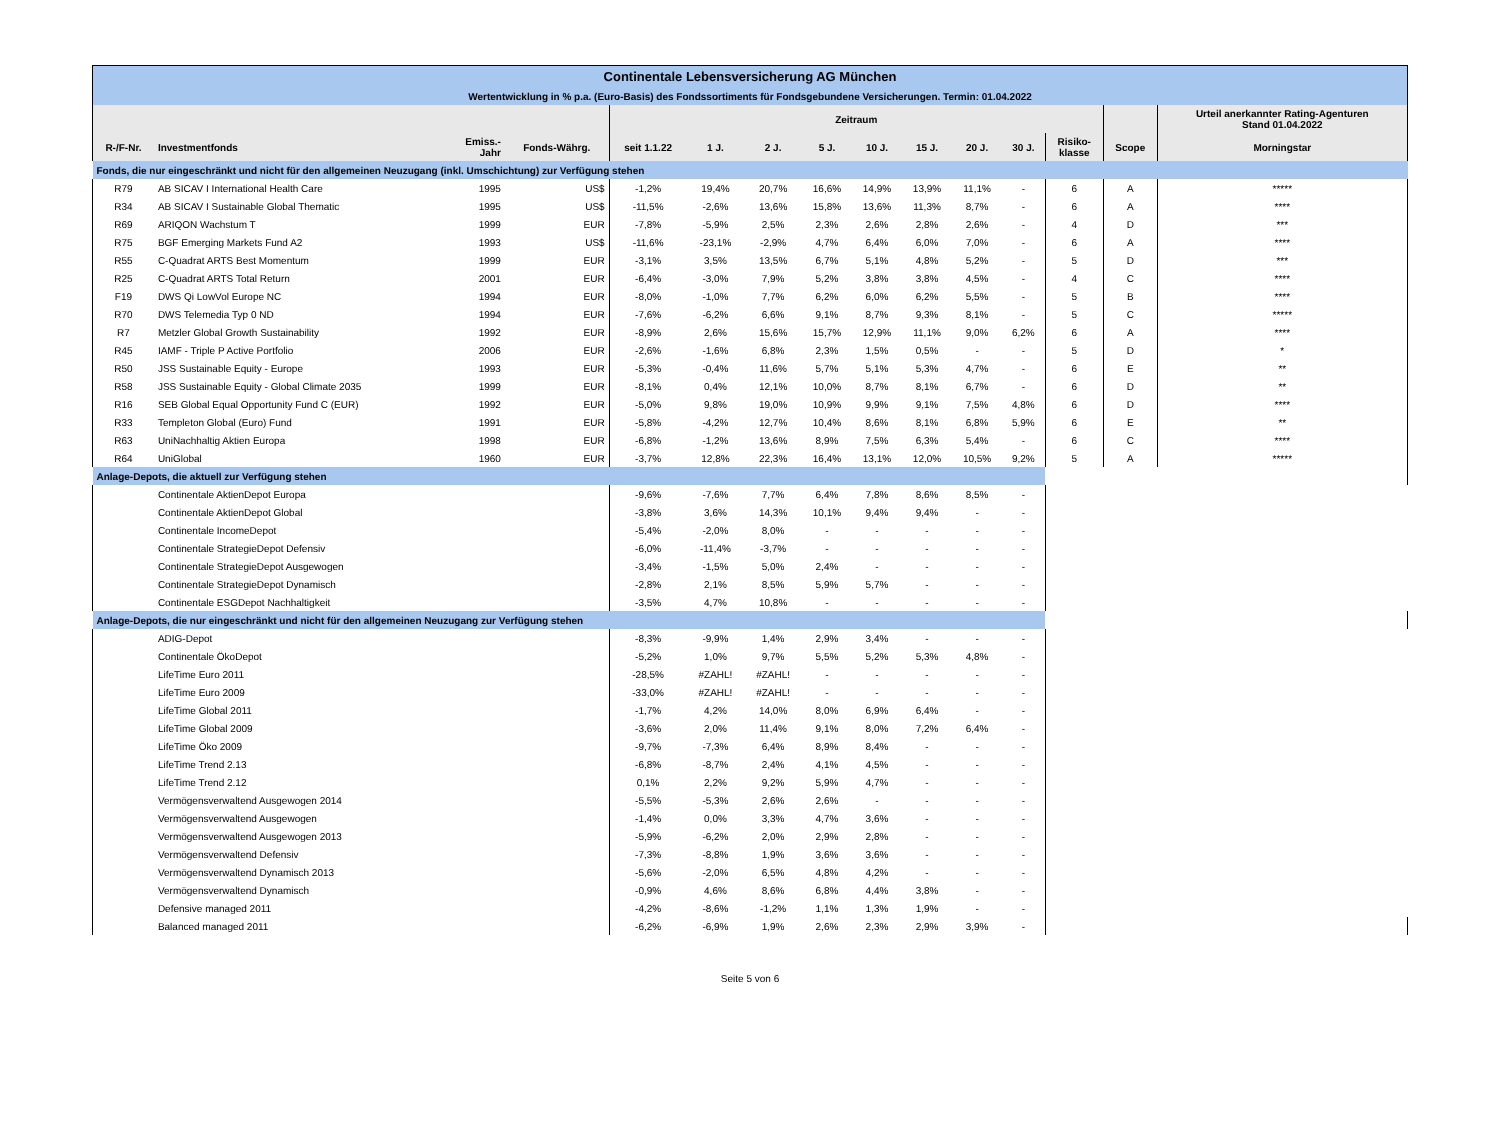| Continentale Lebensversicherung AG München | | | | | | | | | | | | | | |
| Wertentwicklung in % p.a. (Euro-Basis) des Fondssortiments für Fondsgebundene Versicherungen. Termin: 01.04.2022 | | | | | | | | | | | | | | |
| | | | | Zeitraum | | | | | | | | | | Urteil anerkannter Rating-Agenturen Stand 01.04.2022 |
| R-/F-Nr. | Investmentfonds | Emiss.- Jahr | Fonds-Währg. | seit 1.1.22 | 1 J. | 2 J. | 5 J. | 10 J. | 15 J. | 20 J. | 30 J. | Risiko- klasse | Scope | Morningstar |
| Fonds, die nur eingeschränkt und nicht für den allgemeinen Neuzugang (inkl. Umschichtung) zur Verfügung stehen | | | | | | | | | | | | | | |
| R79 | AB SICAV I International Health Care | 1995 | US$ | -1,2% | 19,4% | 20,7% | 16,6% | 14,9% | 13,9% | 11,1% | - | 6 | A | ***** |
| R34 | AB SICAV I Sustainable Global Thematic | 1995 | US$ | -11,5% | -2,6% | 13,6% | 15,8% | 13,6% | 11,3% | 8,7% | - | 6 | A | **** |
| R69 | ARIQON Wachstum T | 1999 | EUR | -7,8% | -5,9% | 2,5% | 2,3% | 2,6% | 2,8% | 2,6% | - | 4 | D | *** |
| R75 | BGF Emerging Markets Fund A2 | 1993 | US$ | -11,6% | -23,1% | -2,9% | 4,7% | 6,4% | 6,0% | 7,0% | - | 6 | A | **** |
| R55 | C-Quadrat ARTS Best Momentum | 1999 | EUR | -3,1% | 3,5% | 13,5% | 6,7% | 5,1% | 4,8% | 5,2% | - | 5 | D | *** |
| R25 | C-Quadrat ARTS Total Return | 2001 | EUR | -6,4% | -3,0% | 7,9% | 5,2% | 3,8% | 3,8% | 4,5% | - | 4 | C | **** |
| F19 | DWS Qi LowVol Europe NC | 1994 | EUR | -8,0% | -1,0% | 7,7% | 6,2% | 6,0% | 6,2% | 5,5% | - | 5 | B | **** |
| R70 | DWS Telemedia Typ 0 ND | 1994 | EUR | -7,6% | -6,2% | 6,6% | 9,1% | 8,7% | 9,3% | 8,1% | - | 5 | C | ***** |
| R7 | Metzler Global Growth Sustainability | 1992 | EUR | -8,9% | 2,6% | 15,6% | 15,7% | 12,9% | 11,1% | 9,0% | 6,2% | 6 | A | **** |
| R45 | IAMF - Triple P Active Portfolio | 2006 | EUR | -2,6% | -1,6% | 6,8% | 2,3% | 1,5% | 0,5% | - | - | 5 | D | * |
| R50 | JSS Sustainable Equity - Europe | 1993 | EUR | -5,3% | -0,4% | 11,6% | 5,7% | 5,1% | 5,3% | 4,7% | - | 6 | E | ** |
| R58 | JSS Sustainable Equity - Global Climate 2035 | 1999 | EUR | -8,1% | 0,4% | 12,1% | 10,0% | 8,7% | 8,1% | 6,7% | - | 6 | D | ** |
| R16 | SEB Global Equal Opportunity Fund C (EUR) | 1992 | EUR | -5,0% | 9,8% | 19,0% | 10,9% | 9,9% | 9,1% | 7,5% | 4,8% | 6 | D | **** |
| R33 | Templeton Global (Euro) Fund | 1991 | EUR | -5,8% | -4,2% | 12,7% | 10,4% | 8,6% | 8,1% | 6,8% | 5,9% | 6 | E | ** |
| R63 | UniNachhaltig Aktien Europa | 1998 | EUR | -6,8% | -1,2% | 13,6% | 8,9% | 7,5% | 6,3% | 5,4% | - | 6 | C | **** |
| R64 | UniGlobal | 1960 | EUR | -3,7% | 12,8% | 22,3% | 16,4% | 13,1% | 12,0% | 10,5% | 9,2% | 5 | A | ***** |
| Anlage-Depots, die aktuell zur Verfügung stehen | | | | | | | | | | | | | | |
| | Continentale AktienDepot Europa | | | -9,6% | -7,6% | 7,7% | 6,4% | 7,8% | 8,6% | 8,5% | - | | | |
| | Continentale AktienDepot Global | | | -3,8% | 3,6% | 14,3% | 10,1% | 9,4% | 9,4% | - | - | | | |
| | Continentale IncomeDepot | | | -5,4% | -2,0% | 8,0% | - | - | - | - | - | | | |
| | Continentale StrategieDepot Defensiv | | | -6,0% | -11,4% | -3,7% | - | - | - | - | - | | | |
| | Continentale StrategieDepot Ausgewogen | | | -3,4% | -1,5% | 5,0% | 2,4% | - | - | - | - | | | |
| | Continentale StrategieDepot Dynamisch | | | -2,8% | 2,1% | 8,5% | 5,9% | 5,7% | - | - | - | | | |
| | Continentale ESGDepot Nachhaltigkeit | | | -3,5% | 4,7% | 10,8% | - | - | - | - | - | | | |
| Anlage-Depots, die nur eingeschränkt und nicht für den allgemeinen Neuzugang zur Verfügung stehen | | | | | | | | | | | | | | |
| | ADIG-Depot | | | -8,3% | -9,9% | 1,4% | 2,9% | 3,4% | - | - | - | | | |
| | Continentale ÖkoDepot | | | -5,2% | 1,0% | 9,7% | 5,5% | 5,2% | 5,3% | 4,8% | - | | | |
| | LifeTime Euro 2011 | | | -28,5% | #ZAHL! | #ZAHL! | - | - | - | - | - | | | |
| | LifeTime Euro 2009 | | | -33,0% | #ZAHL! | #ZAHL! | - | - | - | - | - | | | |
| | LifeTime Global 2011 | | | -1,7% | 4,2% | 14,0% | 8,0% | 6,9% | 6,4% | - | - | | | |
| | LifeTime Global 2009 | | | -3,6% | 2,0% | 11,4% | 9,1% | 8,0% | 7,2% | 6,4% | - | | | |
| | LifeTime Öko 2009 | | | -9,7% | -7,3% | 6,4% | 8,9% | 8,4% | - | - | - | | | |
| | LifeTime Trend 2.13 | | | -6,8% | -8,7% | 2,4% | 4,1% | 4,5% | - | - | - | | | |
| | LifeTime Trend 2.12 | | | 0,1% | 2,2% | 9,2% | 5,9% | 4,7% | - | - | - | | | |
| | Vermögensverwaltend Ausgewogen 2014 | | | -5,5% | -5,3% | 2,6% | 2,6% | - | - | - | - | | | |
| | Vermögensverwaltend Ausgewogen | | | -1,4% | 0,0% | 3,3% | 4,7% | 3,6% | - | - | - | | | |
| | Vermögensverwaltend Ausgewogen 2013 | | | -5,9% | -6,2% | 2,0% | 2,9% | 2,8% | - | - | - | | | |
| | Vermögensverwaltend Defensiv | | | -7,3% | -8,8% | 1,9% | 3,6% | 3,6% | - | - | - | | | |
| | Vermögensverwaltend Dynamisch 2013 | | | -5,6% | -2,0% | 6,5% | 4,8% | 4,2% | - | - | - | | | |
| | Vermögensverwaltend Dynamisch | | | -0,9% | 4,6% | 8,6% | 6,8% | 4,4% | 3,8% | - | - | | | |
| | Defensive managed 2011 | | | -4,2% | -8,6% | -1,2% | 1,1% | 1,3% | 1,9% | - | - | | | |
| | Balanced managed 2011 | | | -6,2% | -6,9% | 1,9% | 2,6% | 2,3% | 2,9% | 3,9% | - | | | |
Seite 5 von 6